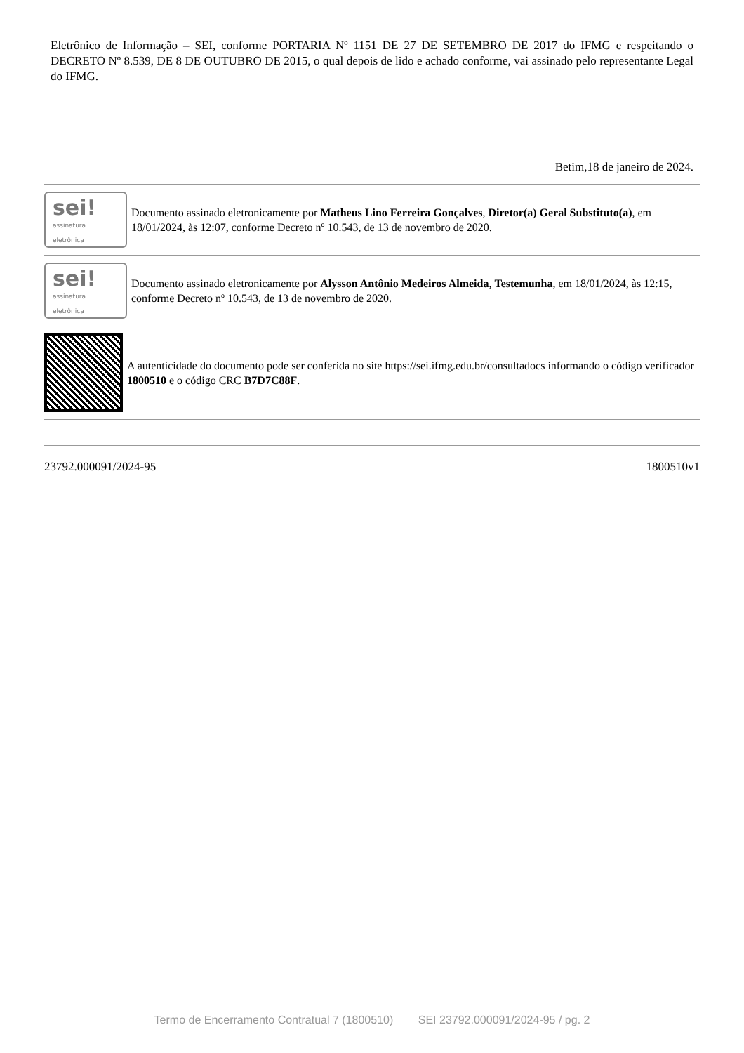Eletrônico de Informação – SEI, conforme PORTARIA Nº 1151 DE 27 DE SETEMBRO DE 2017 do IFMG e respeitando o DECRETO Nº 8.539, DE 8 DE OUTUBRO DE 2015, o qual depois de lido e achado conforme, vai assinado pelo representante Legal do IFMG.
Betim,18 de janeiro de 2024.
sei!
assinatura
eletrônica
Documento assinado eletronicamente por Matheus Lino Ferreira Gonçalves, Diretor(a) Geral Substituto(a), em 18/01/2024, às 12:07, conforme Decreto nº 10.543, de 13 de novembro de 2020.
sei!
assinatura
eletrônica
Documento assinado eletronicamente por Alysson Antônio Medeiros Almeida, Testemunha, em 18/01/2024, às 12:15, conforme Decreto nº 10.543, de 13 de novembro de 2020.
A autenticidade do documento pode ser conferida no site https://sei.ifmg.edu.br/consultadocs informando o código verificador 1800510 e o código CRC B7D7C88F.
23792.000091/2024-95 1800510v1
Termo de Encerramento Contratual 7 (1800510) SEI 23792.000091/2024-95 / pg. 2